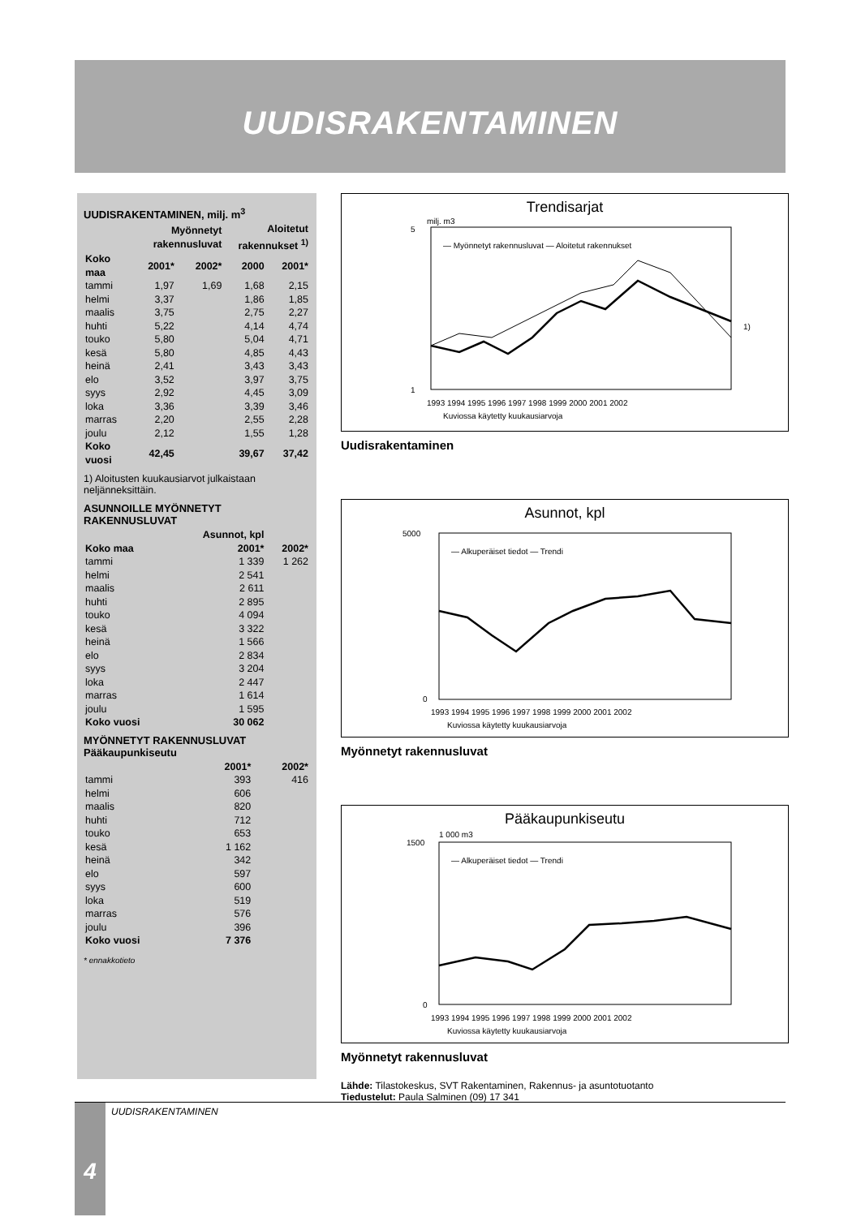UUDISRAKENTAMINEN
UUDISRAKENTAMINEN, milj. m<sup>3</sup>
| | Myönnetyt rakennusluvat | | Aloitetut rakennukset <sup>1)</sup> | |
| --- | --- | --- | --- | --- |
| Koko maa | 2001* | 2002* | 2000 | 2001* |
| tammi | 1,97 | 1,69 | 1,68 | 2,15 |
| helmi | 3,37 | | 1,86 | 1,85 |
| maalis | 3,75 | | 2,75 | 2,27 |
| huhti | 5,22 | | 4,14 | 4,74 |
| touko | 5,80 | | 5,04 | 4,71 |
| kesä | 5,80 | | 4,85 | 4,43 |
| heinä | 2,41 | | 3,43 | 3,43 |
| elo | 3,52 | | 3,97 | 3,75 |
| syys | 2,92 | | 4,45 | 3,09 |
| loka | 3,36 | | 3,39 | 3,46 |
| marras | 2,20 | | 2,55 | 2,28 |
| joulu | 2,12 | | 1,55 | 1,28 |
| Koko vuosi | 42,45 | | 39,67 | 37,42 |
1) Aloitusten kuukausiarvot julkaistaan neljänneksittäin.
ASUNNOILLE MYÖNNETYT RAKENNUSLUVAT
| | Asunnot, kpl | |
| --- | --- | --- |
| Koko maa | 2001* | 2002* |
| tammi | 1 339 | 1 262 |
| helmi | 2 541 | |
| maalis | 2 611 | |
| huhti | 2 895 | |
| touko | 4 094 | |
| kesä | 3 322 | |
| heinä | 1 566 | |
| elo | 2 834 | |
| syys | 3 204 | |
| loka | 2 447 | |
| marras | 1 614 | |
| joulu | 1 595 | |
| Koko vuosi | 30 062 | |
MYÖNNETYT RAKENNUSLUVAT
Pääkaupunkiseutu
| | 2001* | 2002* |
| --- | --- | --- |
| tammi | 393 | 416 |
| helmi | 606 | |
| maalis | 820 | |
| huhti | 712 | |
| touko | 653 | |
| kesä | 1 162 | |
| heinä | 342 | |
| elo | 597 | |
| syys | 600 | |
| loka | 519 | |
| marras | 576 | |
| joulu | 396 | |
| Koko vuosi | 7 376 | |
* ennakkotieto
Trendisarjat
milj. m3
— Myönnetyt rakennusluvat — Aloitetut rakennukset
1
5
1)
1993 1994 1995 1996 1997 1998 1999 2000 2001 2002
Kuviossa käytetty kuukausiarvoja
Uudisrakentaminen
Asunnot, kpl
— Alkuperäiset tiedot — Trendi
5000
0
1993 1994 1995 1996 1997 1998 1999 2000 2001 2002
Kuviossa käytetty kuukausiarvoja
Myönnetyt rakennusluvat
Pääkaupunkiseutu
1 000 m3
— Alkuperäiset tiedot — Trendi
1500
0
1993 1994 1995 1996 1997 1998 1999 2000 2001 2002
Kuviossa käytetty kuukausiarvoja
Myönnetyt rakennusluvat
Lähde: Tilastokeskus, SVT Rakentaminen, Rakennus- ja asuntotuotanto
Tiedustelut: Paula Salminen (09) 17 341
4 UUDISRAKENTAMINEN